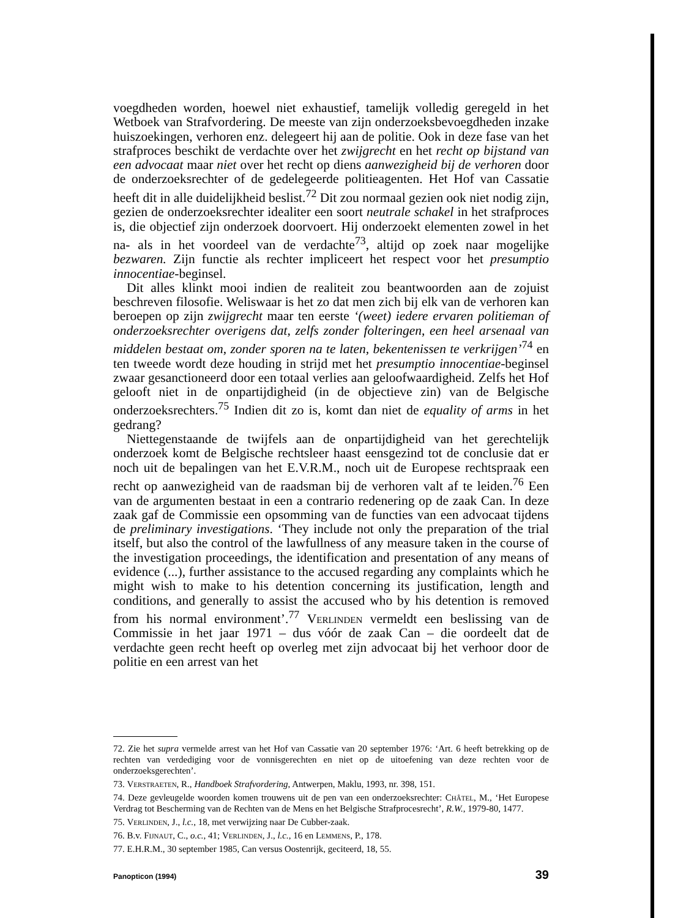voegdheden worden, hoewel niet exhaustief, tamelijk volledig geregeld in het Wetboek van Strafvordering. De meeste van zijn onderzoeksbevoegdheden inzake huiszoekingen, verhoren enz. delegeert hij aan de politie. Ook in deze fase van het strafproces beschikt de verdachte over het zwijgrecht en het recht op bijstand van een advocaat maar niet over het recht op diens aanwezigheid bij de verhoren door de onderzoeksrechter of de gedelegeerde politieagenten. Het Hof van Cassatie heeft dit in alle duidelijkheid beslist.<sup>72</sup> Dit zou normaal gezien ook niet nodig zijn, gezien de onderzoeksrechter idealiter een soort neutrale schakel in het strafproces is, die objectief zijn onderzoek doorvoert. Hij onderzoekt elementen zowel in het na- als in het voordeel van de verdachte<sup>73</sup>, altijd op zoek naar mogelijke bezwaren. Zijn functie als rechter impliceert het respect voor het presumptio innocentiae-beginsel.
Dit alles klinkt mooi indien de realiteit zou beantwoorden aan de zojuist beschreven filosofie. Weliswaar is het zo dat men zich bij elk van de verhoren kan beroepen op zijn zwijgrecht maar ten eerste ‘(weet) iedere ervaren politieman of onderzoeksrechter overigens dat, zelfs zonder folteringen, een heel arsenaal van middelen bestaat om, zonder sporen na te laten, bekentenissen te verkrijgen’<sup>74</sup> en ten tweede wordt deze houding in strijd met het presumptio innocentiae-beginsel zwaar gesanctioneerd door een totaal verlies aan geloofwaardigheid. Zelfs het Hof gelooft niet in de onpartijdigheid (in de objectieve zin) van de Belgische onderzoeksrechters.<sup>75</sup> Indien dit zo is, komt dan niet de equality of arms in het gedrang?
Niettegenstaande de twijfels aan de onpartijdigheid van het gerechtelijk onderzoek komt de Belgische rechtsleer haast eensgezind tot de conclusie dat er noch uit de bepalingen van het E.V.R.M., noch uit de Europese rechtspraak een recht op aanwezigheid van de raadsman bij de verhoren valt af te leiden.<sup>76</sup> Een van de argumenten bestaat in een a contrario redenering op de zaak Can. In deze zaak gaf de Commissie een opsomming van de functies van een advocaat tijdens de preliminary investigations. ‘They include not only the preparation of the trial itself, but also the control of the lawfullness of any measure taken in the course of the investigation proceedings, the identification and presentation of any means of evidence (...), further assistance to the accused regarding any complaints which he might wish to make to his detention concerning its justification, length and conditions, and generally to assist the accused who by his detention is removed from his normal environment’.<sup>77</sup> Verlinden vermeldt een beslissing van de Commissie in het jaar 1971 – dus vóór de zaak Can – die oordeelt dat de verdachte geen recht heeft op overleg met zijn advocaat bij het verhoor door de politie en een arrest van het
72. Zie het supra vermelde arrest van het Hof van Cassatie van 20 september 1976: ‘Art. 6 heeft betrekking op de rechten van verdediging voor de vonnisgerechten en niet op de uitoefening van deze rechten voor de onderzoeksgerechten’.
73. Verstraeten, R., Handboek Strafvordering, Antwerpen, Maklu, 1993, nr. 398, 151.
74. Deze gevleugelde woorden komen trouwens uit de pen van een onderzoeksrechter: Châtel, M., ‘Het Europese Verdrag tot Bescherming van de Rechten van de Mens en het Belgische Strafprocesrecht’, R.W., 1979-80, 1477.
75. Verlinden, J., l.c., 18, met verwijzing naar De Cubber-zaak.
76. B.v. Fijnaut, C., o.c., 41; Verlinden, J., l.c., 16 en Lemmens, P., 178.
77. E.H.R.M., 30 september 1985, Can versus Oostenrijk, geciteerd, 18, 55.
Panopticon (1994) 39